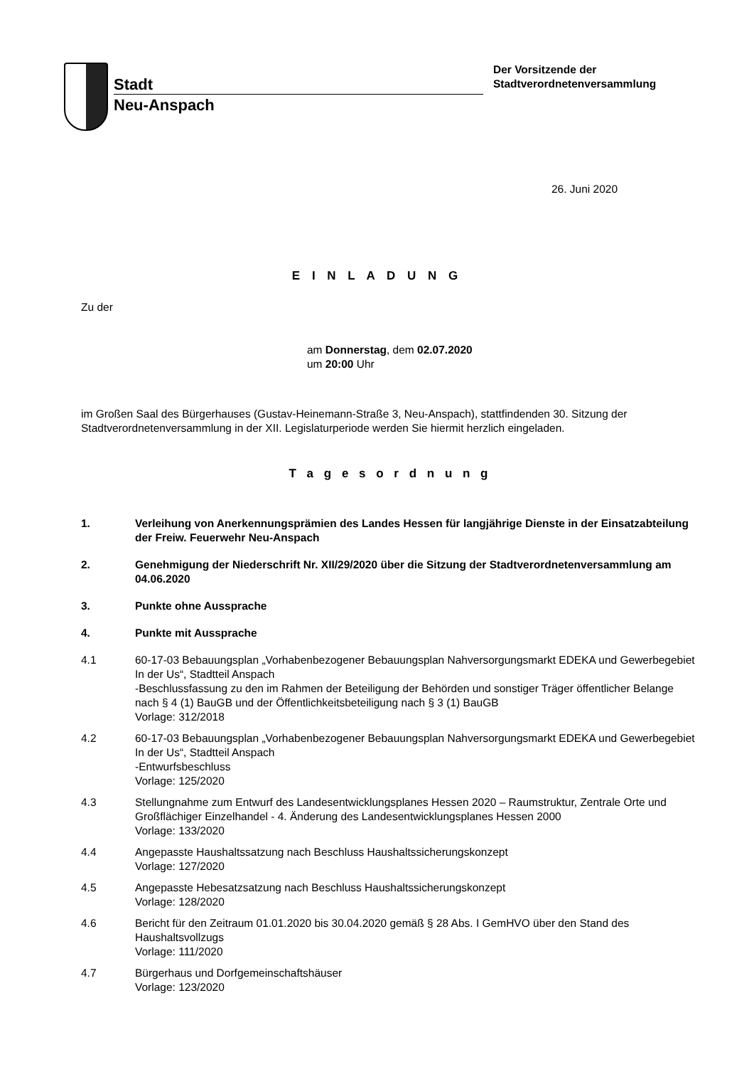Stadt
Neu-Anspach
Der Vorsitzende der
Stadtverordnetenversammlung
26. Juni 2020
E I N L A D U N G
Zu der
am Donnerstag, dem 02.07.2020
um 20:00 Uhr
im Großen Saal des Bürgerhauses (Gustav-Heinemann-Straße 3, Neu-Anspach), stattfindenden 30. Sitzung der Stadtverordnetenversammlung in der XII. Legislaturperiode werden Sie hiermit herzlich eingeladen.
T a g e s o r d n u n g
1. Verleihung von Anerkennungsprämien des Landes Hessen für langjährige Dienste in der Einsatzabteilung der Freiw. Feuerwehr Neu-Anspach
2. Genehmigung der Niederschrift Nr. XII/29/2020 über die Sitzung der Stadtverordnetenversammlung am 04.06.2020
3. Punkte ohne Aussprache
4. Punkte mit Aussprache
4.1 60-17-03 Bebauungsplan „Vorhabenbezogener Bebauungsplan Nahversorgungsmarkt EDEKA und Gewerbegebiet In der Us“, Stadtteil Anspach
-Beschlussfassung zu den im Rahmen der Beteiligung der Behörden und sonstiger Träger öffentlicher Belange nach § 4 (1) BauGB und der Öffentlichkeitsbeteiligung nach § 3 (1) BauGB
Vorlage: 312/2018
4.2 60-17-03 Bebauungsplan „Vorhabenbezogener Bebauungsplan Nahversorgungsmarkt EDEKA und Gewerbegebiet In der Us“, Stadtteil Anspach
-Entwurfsbeschluss
Vorlage: 125/2020
4.3 Stellungnahme zum Entwurf des Landesentwicklungsplanes Hessen 2020 – Raumstruktur, Zentrale Orte und Großflächiger Einzelhandel - 4. Änderung des Landesentwicklungsplanes Hessen 2000
Vorlage: 133/2020
4.4 Angepasste Haushaltssatzung nach Beschluss Haushaltssicherungskonzept
Vorlage: 127/2020
4.5 Angepasste Hebesatzsatzung nach Beschluss Haushaltssicherungskonzept
Vorlage: 128/2020
4.6 Bericht für den Zeitraum 01.01.2020 bis 30.04.2020 gemäß § 28 Abs. I GemHVO über den Stand des Haushaltsvollzugs
Vorlage: 111/2020
4.7 Bürgerhaus und Dorfgemeinschaftshäuser
Vorlage: 123/2020